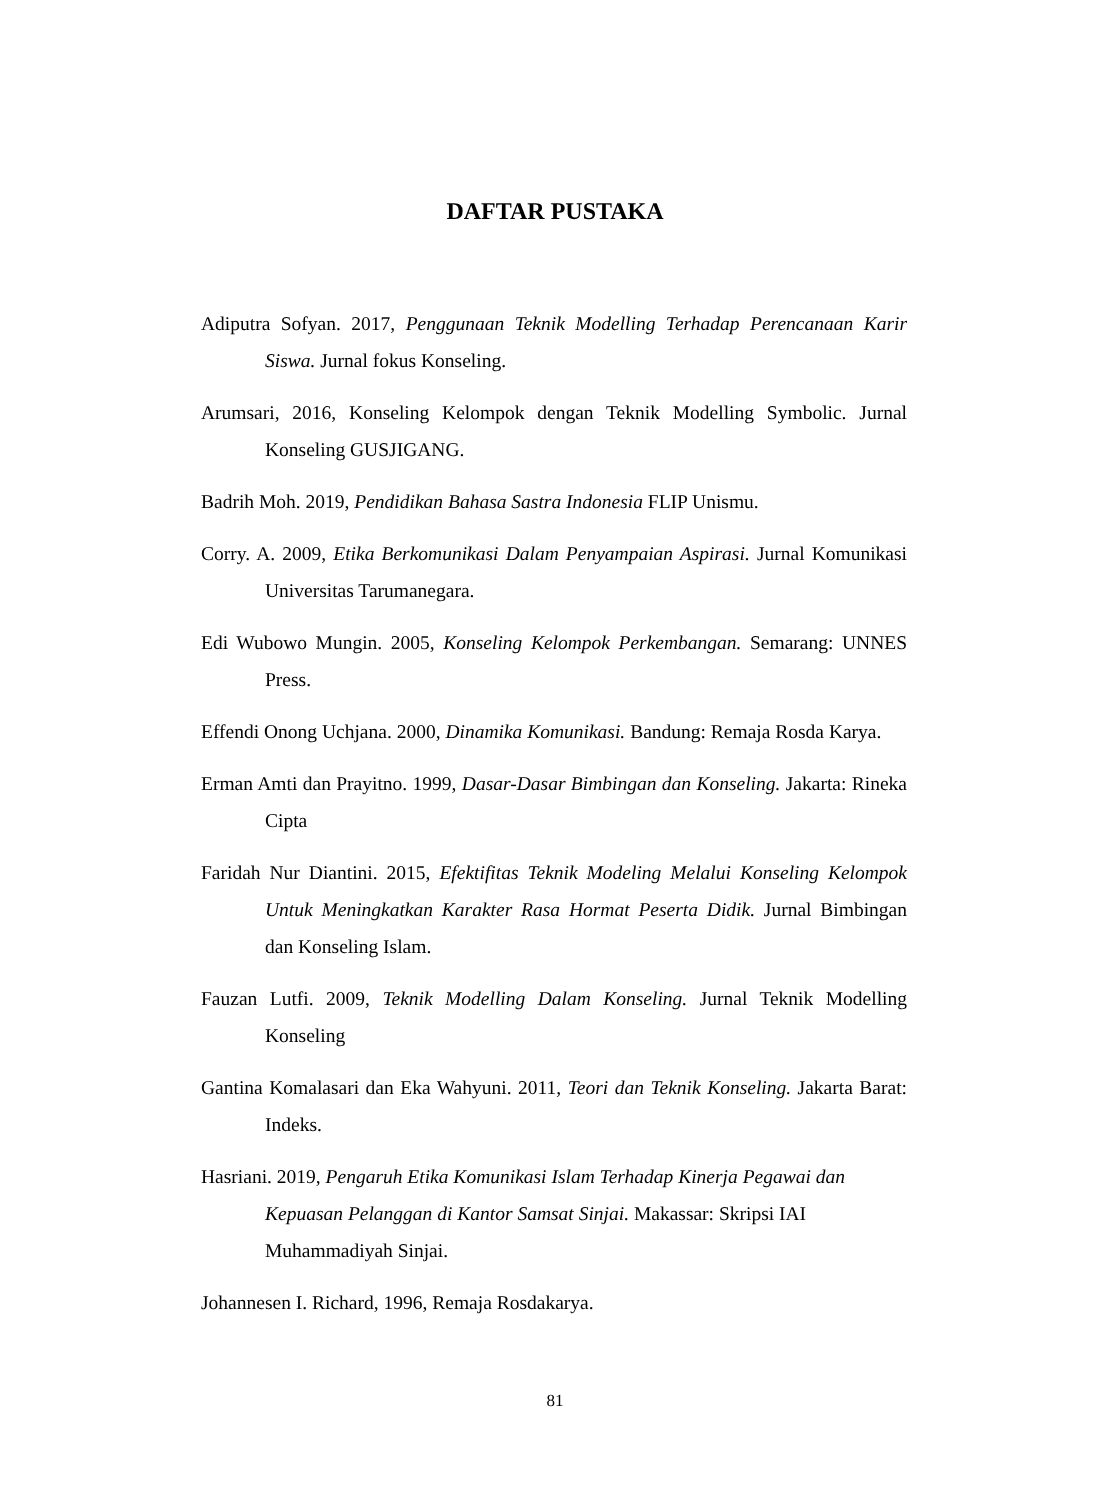DAFTAR PUSTAKA
Adiputra Sofyan. 2017, Penggunaan Teknik Modelling Terhadap Perencanaan Karir Siswa. Jurnal fokus Konseling.
Arumsari, 2016, Konseling Kelompok dengan Teknik Modelling Symbolic. Jurnal Konseling GUSJIGANG.
Badrih Moh. 2019, Pendidikan Bahasa Sastra Indonesia FLIP Unismu.
Corry. A. 2009, Etika Berkomunikasi Dalam Penyampaian Aspirasi. Jurnal Komunikasi Universitas Tarumanegara.
Edi Wubowo Mungin. 2005, Konseling Kelompok Perkembangan. Semarang: UNNES Press.
Effendi Onong Uchjana. 2000, Dinamika Komunikasi. Bandung: Remaja Rosda Karya.
Erman Amti dan Prayitno. 1999, Dasar-Dasar Bimbingan dan Konseling. Jakarta: Rineka Cipta
Faridah Nur Diantini. 2015, Efektifitas Teknik Modeling Melalui Konseling Kelompok Untuk Meningkatkan Karakter Rasa Hormat Peserta Didik. Jurnal Bimbingan dan Konseling Islam.
Fauzan Lutfi. 2009, Teknik Modelling Dalam Konseling. Jurnal Teknik Modelling Konseling
Gantina Komalasari dan Eka Wahyuni. 2011, Teori dan Teknik Konseling. Jakarta Barat: Indeks.
Hasriani. 2019, Pengaruh Etika Komunikasi Islam Terhadap Kinerja Pegawai dan Kepuasan Pelanggan di Kantor Samsat Sinjai. Makassar: Skripsi IAI Muhammadiyah Sinjai.
Johannesen I. Richard, 1996, Remaja Rosdakarya.
81